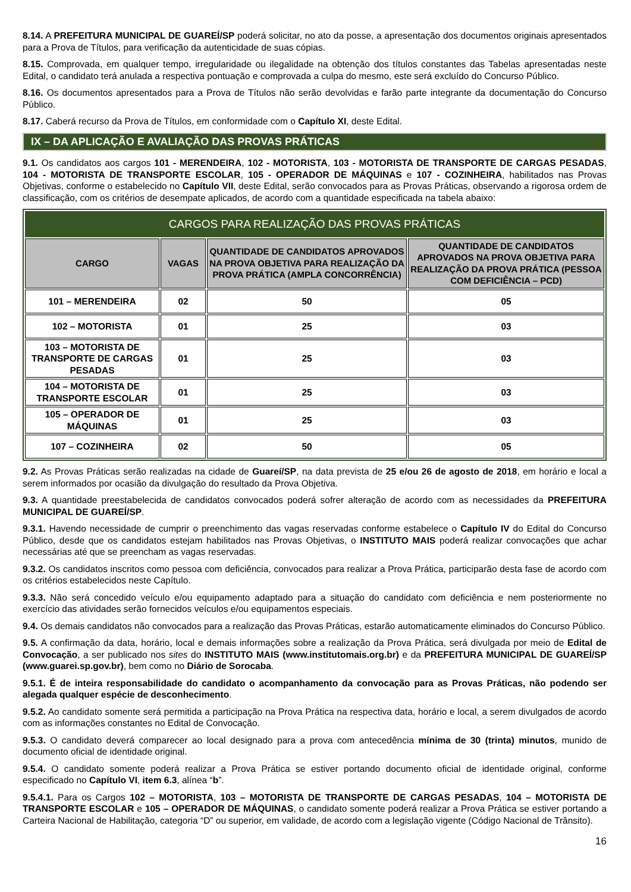8.14. A PREFEITURA MUNICIPAL DE GUAREÍ/SP poderá solicitar, no ato da posse, a apresentação dos documentos originais apresentados para a Prova de Títulos, para verificação da autenticidade de suas cópias.
8.15. Comprovada, em qualquer tempo, irregularidade ou ilegalidade na obtenção dos títulos constantes das Tabelas apresentadas neste Edital, o candidato terá anulada a respectiva pontuação e comprovada a culpa do mesmo, este será excluído do Concurso Público.
8.16. Os documentos apresentados para a Prova de Títulos não serão devolvidas e farão parte integrante da documentação do Concurso Público.
8.17. Caberá recurso da Prova de Títulos, em conformidade com o Capítulo XI, deste Edital.
IX – DA APLICAÇÃO E AVALIAÇÃO DAS PROVAS PRÁTICAS
9.1. Os candidatos aos cargos 101 - MERENDEIRA, 102 - MOTORISTA, 103 - MOTORISTA DE TRANSPORTE DE CARGAS PESADAS, 104 - MOTORISTA DE TRANSPORTE ESCOLAR, 105 - OPERADOR DE MÁQUINAS e 107 - COZINHEIRA, habilitados nas Provas Objetivas, conforme o estabelecido no Capítulo VII, deste Edital, serão convocados para as Provas Práticas, observando a rigorosa ordem de classificação, com os critérios de desempate aplicados, de acordo com a quantidade especificada na tabela abaixo:
| CARGOS PARA REALIZAÇÃO DAS PROVAS PRÁTICAS | | | |
| --- | --- | --- | --- |
| CARGO | VAGAS | QUANTIDADE DE CANDIDATOS APROVADOS NA PROVA OBJETIVA PARA REALIZAÇÃO DA PROVA PRÁTICA (AMPLA CONCORRÊNCIA) | QUANTIDADE DE CANDIDATOS APROVADOS NA PROVA OBJETIVA PARA REALIZAÇÃO DA PROVA PRÁTICA (PESSOA COM DEFICIÊNCIA – PCD) |
| 101 – MERENDEIRA | 02 | 50 | 05 |
| 102 – MOTORISTA | 01 | 25 | 03 |
| 103 – MOTORISTA DE TRANSPORTE DE CARGAS PESADAS | 01 | 25 | 03 |
| 104 – MOTORISTA DE TRANSPORTE ESCOLAR | 01 | 25 | 03 |
| 105 – OPERADOR DE MÁQUINAS | 01 | 25 | 03 |
| 107 – COZINHEIRA | 02 | 50 | 05 |
9.2. As Provas Práticas serão realizadas na cidade de Guareí/SP, na data prevista de 25 e/ou 26 de agosto de 2018, em horário e local a serem informados por ocasião da divulgação do resultado da Prova Objetiva.
9.3. A quantidade preestabelecida de candidatos convocados poderá sofrer alteração de acordo com as necessidades da PREFEITURA MUNICIPAL DE GUAREÍ/SP.
9.3.1. Havendo necessidade de cumprir o preenchimento das vagas reservadas conforme estabelece o Capítulo IV do Edital do Concurso Público, desde que os candidatos estejam habilitados nas Provas Objetivas, o INSTITUTO MAIS poderá realizar convocações que achar necessárias até que se preencham as vagas reservadas.
9.3.2. Os candidatos inscritos como pessoa com deficiência, convocados para realizar a Prova Prática, participarão desta fase de acordo com os critérios estabelecidos neste Capítulo.
9.3.3. Não será concedido veículo e/ou equipamento adaptado para a situação do candidato com deficiência e nem posteriormente no exercício das atividades serão fornecidos veículos e/ou equipamentos especiais.
9.4. Os demais candidatos não convocados para a realização das Provas Práticas, estarão automaticamente eliminados do Concurso Público.
9.5. A confirmação da data, horário, local e demais informações sobre a realização da Prova Prática, será divulgada por meio de Edital de Convocação, a ser publicado nos sites do INSTITUTO MAIS (www.institutomais.org.br) e da PREFEITURA MUNICIPAL DE GUAREÍ/SP (www.guarei.sp.gov.br), bem como no Diário de Sorocaba.
9.5.1. É de inteira responsabilidade do candidato o acompanhamento da convocação para as Provas Práticas, não podendo ser alegada qualquer espécie de desconhecimento.
9.5.2. Ao candidato somente será permitida a participação na Prova Prática na respectiva data, horário e local, a serem divulgados de acordo com as informações constantes no Edital de Convocação.
9.5.3. O candidato deverá comparecer ao local designado para a prova com antecedência mínima de 30 (trinta) minutos, munido de documento oficial de identidade original.
9.5.4. O candidato somente poderá realizar a Prova Prática se estiver portando documento oficial de identidade original, conforme especificado no Capítulo VI, item 6.3, alínea “b”.
9.5.4.1. Para os Cargos 102 – MOTORISTA, 103 – MOTORISTA DE TRANSPORTE DE CARGAS PESADAS, 104 – MOTORISTA DE TRANSPORTE ESCOLAR e 105 – OPERADOR DE MÁQUINAS, o candidato somente poderá realizar a Prova Prática se estiver portando a Carteira Nacional de Habilitação, categoria “D” ou superior, em validade, de acordo com a legislação vigente (Código Nacional de Trânsito).
16